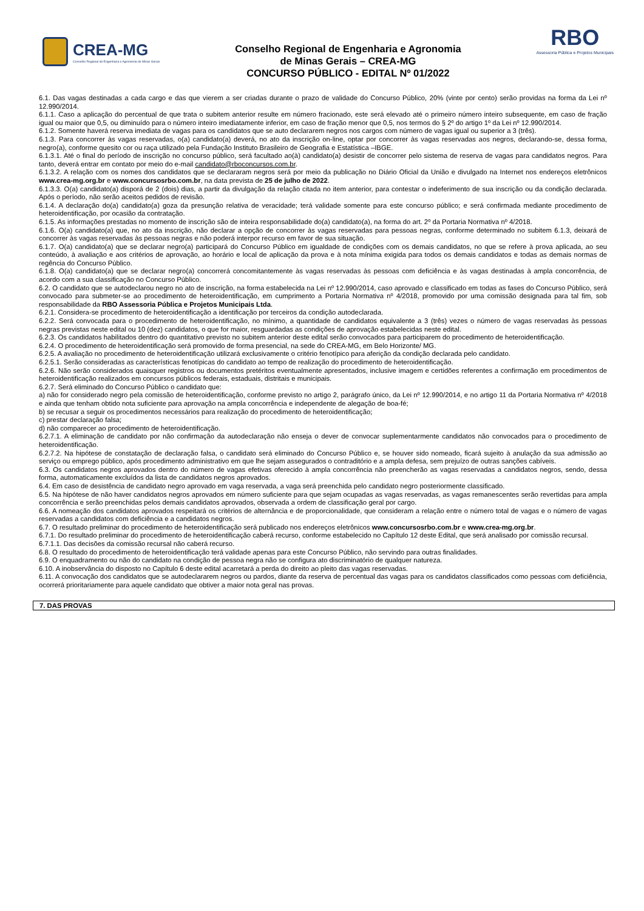CREA-MG
Conselho Regional de Engenharia e Agronomia de Minas Gerais
Conselho Regional de Engenharia e Agronomia
de Minas Gerais – CREA-MG
CONCURSO PÚBLICO - EDITAL Nº 01/2022
RBO
Assessoria Pública e Projetos Municipais
6.1. Das vagas destinadas a cada cargo e das que vierem a ser criadas durante o prazo de validade do Concurso Público, 20% (vinte por cento) serão providas na forma da Lei nº 12.990/2014.
6.1.1. Caso a aplicação do percentual de que trata o subitem anterior resulte em número fracionado, este será elevado até o primeiro número inteiro subsequente, em caso de fração igual ou maior que 0,5, ou diminuído para o número inteiro imediatamente inferior, em caso de fração menor que 0,5, nos termos do § 2º do artigo 1º da Lei nº 12.990/2014.
6.1.2. Somente haverá reserva imediata de vagas para os candidatos que se auto declararem negros nos cargos com número de vagas igual ou superior a 3 (três).
6.1.3. Para concorrer às vagas reservadas, o(a) candidato(a) deverá, no ato da inscrição on-line, optar por concorrer às vagas reservadas aos negros, declarando-se, dessa forma, negro(a), conforme quesito cor ou raça utilizado pela Fundação Instituto Brasileiro de Geografia e Estatística –IBGE.
6.1.3.1. Até o final do período de inscrição no concurso público, será facultado ao(à) candidato(a) desistir de concorrer pelo sistema de reserva de vagas para candidatos negros. Para tanto, deverá entrar em contato por meio do e-mail candidato@rboconcursos.com.br.
6.1.3.2. A relação com os nomes dos candidatos que se declararam negros será por meio da publicação no Diário Oficial da União e divulgado na Internet nos endereços eletrônicos www.crea-mg.org.br e www.concursosrbo.com.br, na data prevista de 25 de julho de 2022.
6.1.3.3. O(a) candidato(a) disporá de 2 (dois) dias, a partir da divulgação da relação citada no item anterior, para contestar o indeferimento de sua inscrição ou da condição declarada. Após o período, não serão aceitos pedidos de revisão.
6.1.4. A declaração do(a) candidato(a) goza da presunção relativa de veracidade; terá validade somente para este concurso público; e será confirmada mediante procedimento de heteroidentificação, por ocasião da contratação.
6.1.5. As informações prestadas no momento de inscrição são de inteira responsabilidade do(a) candidato(a), na forma do art. 2º da Portaria Normativa nº 4/2018.
6.1.6. O(a) candidato(a) que, no ato da inscrição, não declarar a opção de concorrer às vagas reservadas para pessoas negras, conforme determinado no subitem 6.1.3, deixará de concorrer às vagas reservadas às pessoas negras e não poderá interpor recurso em favor de sua situação.
6.1.7. O(a) candidato(a) que se declarar negro(a) participará do Concurso Público em igualdade de condições com os demais candidatos, no que se refere à prova aplicada, ao seu conteúdo, à avaliação e aos critérios de aprovação, ao horário e local de aplicação da prova e à nota mínima exigida para todos os demais candidatos e todas as demais normas de regência do Concurso Público.
6.1.8. O(a) candidato(a) que se declarar negro(a) concorrerá concomitantemente às vagas reservadas às pessoas com deficiência e às vagas destinadas à ampla concorrência, de acordo com a sua classificação no Concurso Público.
6.2. O candidato que se autodeclarou negro no ato de inscrição, na forma estabelecida na Lei nº 12.990/2014, caso aprovado e classificado em todas as fases do Concurso Público, será convocado para submeter-se ao procedimento de heteroidentificação, em cumprimento a Portaria Normativa nº 4/2018, promovido por uma comissão designada para tal fim, sob responsabilidade da RBO Assessoria Pública e Projetos Municipais Ltda.
6.2.1. Considera-se procedimento de heteroidentificação a identificação por terceiros da condição autodeclarada.
6.2.2. Será convocada para o procedimento de heteroidentificação, no mínimo, a quantidade de candidatos equivalente a 3 (três) vezes o número de vagas reservadas às pessoas negras previstas neste edital ou 10 (dez) candidatos, o que for maior, resguardadas as condições de aprovação estabelecidas neste edital.
6.2.3. Os candidatos habilitados dentro do quantitativo previsto no subitem anterior deste edital serão convocados para participarem do procedimento de heteroidentificação.
6.2.4. O procedimento de heteroidentificação será promovido de forma presencial, na sede do CREA-MG, em Belo Horizonte/ MG.
6.2.5. A avaliação no procedimento de heteroidentificação utilizará exclusivamente o critério fenotípico para aferição da condição declarada pelo candidato.
6.2.5.1. Serão consideradas as características fenotípicas do candidato ao tempo de realização do procedimento de heteroidentificação.
6.2.6. Não serão considerados quaisquer registros ou documentos pretéritos eventualmente apresentados, inclusive imagem e certidões referentes a confirmação em procedimentos de heteroidentificação realizados em concursos públicos federais, estaduais, distritais e municipais.
6.2.7. Será eliminado do Concurso Público o candidato que:
a) não for considerado negro pela comissão de heteroidentificação, conforme previsto no artigo 2, parágrafo único, da Lei nº 12.990/2014, e no artigo 11 da Portaria Normativa nº 4/2018 e ainda que tenham obtido nota suficiente para aprovação na ampla concorrência e independente de alegação de boa-fé;
b) se recusar a seguir os procedimentos necessários para realização do procedimento de heteroidentificação;
c) prestar declaração falsa;
d) não comparecer ao procedimento de heteroidentificação.
6.2.7.1. A eliminação de candidato por não confirmação da autodeclaração não enseja o dever de convocar suplementarmente candidatos não convocados para o procedimento de heteroidentificação.
6.2.7.2. Na hipótese de constatação de declaração falsa, o candidato será eliminado do Concurso Público e, se houver sido nomeado, ficará sujeito à anulação da sua admissão ao serviço ou emprego público, após procedimento administrativo em que lhe sejam assegurados o contraditório e a ampla defesa, sem prejuízo de outras sanções cabíveis.
6.3. Os candidatos negros aprovados dentro do número de vagas efetivas oferecido à ampla concorrência não preencherão as vagas reservadas a candidatos negros, sendo, dessa forma, automaticamente excluídos da lista de candidatos negros aprovados.
6.4. Em caso de desistência de candidato negro aprovado em vaga reservada, a vaga será preenchida pelo candidato negro posteriormente classificado.
6.5. Na hipótese de não haver candidatos negros aprovados em número suficiente para que sejam ocupadas as vagas reservadas, as vagas remanescentes serão revertidas para ampla concorrência e serão preenchidas pelos demais candidatos aprovados, observada a ordem de classificação geral por cargo.
6.6. A nomeação dos candidatos aprovados respeitará os critérios de alternância e de proporcionalidade, que consideram a relação entre o número total de vagas e o número de vagas reservadas a candidatos com deficiência e a candidatos negros.
6.7. O resultado preliminar do procedimento de heteroidentificação será publicado nos endereços eletrônicos www.concursosrbo.com.br e www.crea-mg.org.br.
6.7.1. Do resultado preliminar do procedimento de heteroidentificação caberá recurso, conforme estabelecido no Capítulo 12 deste Edital, que será analisado por comissão recursal.
6.7.1.1. Das decisões da comissão recursal não caberá recurso.
6.8. O resultado do procedimento de heteroidentificação terá validade apenas para este Concurso Público, não servindo para outras finalidades.
6.9. O enquadramento ou não do candidato na condição de pessoa negra não se configura ato discriminatório de qualquer natureza.
6.10. A inobservância do disposto no Capítulo 6 deste edital acarretará a perda do direito ao pleito das vagas reservadas.
6.11. A convocação dos candidatos que se autodeclararem negros ou pardos, diante da reserva de percentual das vagas para os candidatos classificados como pessoas com deficiência, ocorrerá prioritariamente para aquele candidato que obtiver a maior nota geral nas provas.
7. DAS PROVAS